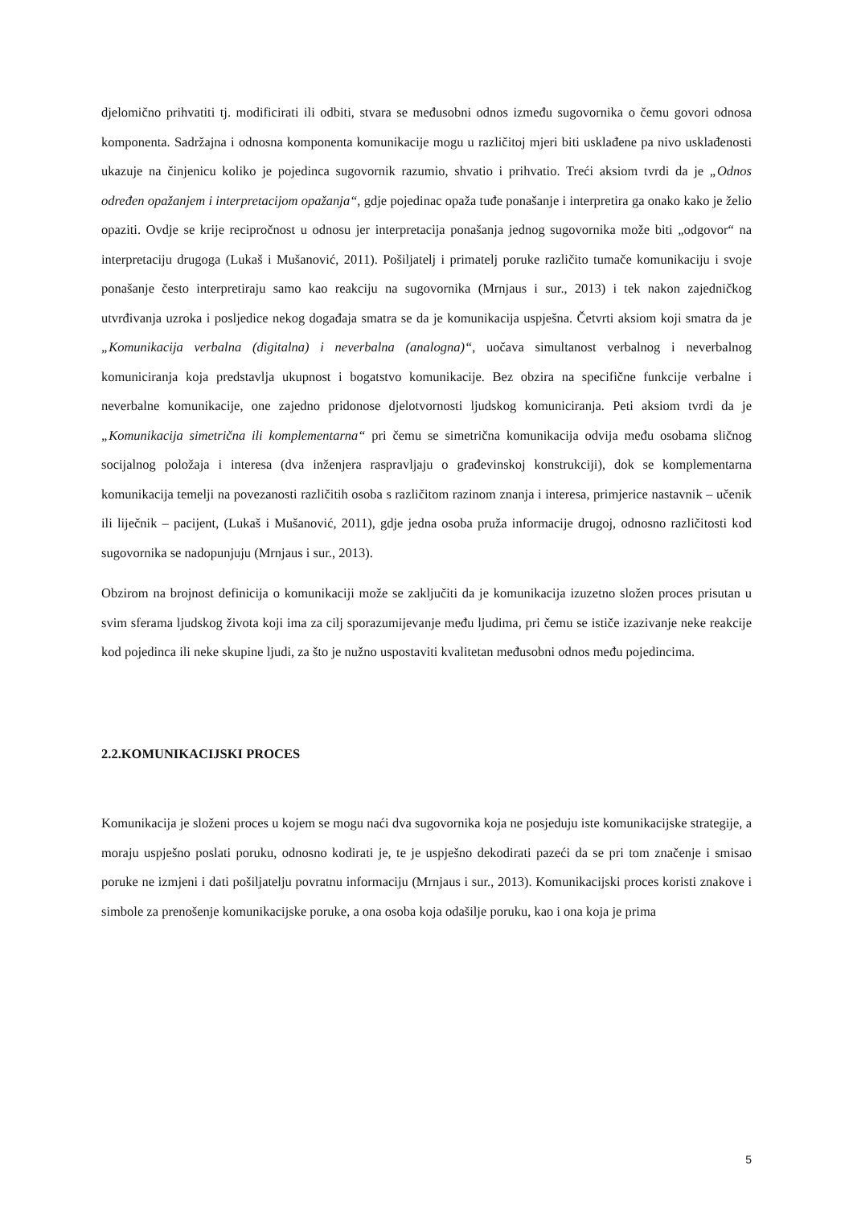djelomično prihvatiti tj. modificirati ili odbiti, stvara se međusobni odnos između sugovornika o čemu govori odnosa komponenta. Sadržajna i odnosna komponenta komunikacije mogu u različitoj mjeri biti usklađene pa nivo usklađenosti ukazuje na činjenicu koliko je pojedinca sugovornik razumio, shvatio i prihvatio. Treći aksiom tvrdi da je „Odnos određen opažanjem i interpretacijom opažanja“, gdje pojedinac opaža tuđe ponašanje i interpretira ga onako kako je želio opaziti. Ovdje se krije recipročnost u odnosu jer interpretacija ponašanja jednog sugovornika može biti „odgovor“ na interpretaciju drugoga (Lukaš i Mušanović, 2011). Pošiljatelj i primatelj poruke različito tumače komunikaciju i svoje ponašanje često interpretiraju samo kao reakciju na sugovornika (Mrnjaus i sur., 2013) i tek nakon zajedničkog utvrđivanja uzroka i posljedice nekog događaja smatra se da je komunikacija uspješna. Četvrti aksiom koji smatra da je „Komunikacija verbalna (digitalna) i neverbalna (analogna)“, uočava simultanost verbalnog i neverbalnog komuniciranja koja predstavlja ukupnost i bogatstvo komunikacije. Bez obzira na specifične funkcije verbalne i neverbalne komunikacije, one zajedno pridonose djelotvornosti ljudskog komuniciranja. Peti aksiom tvrdi da je „Komunikacija simetrična ili komplementarna“ pri čemu se simetrična komunikacija odvija među osobama sličnog socijalnog položaja i interesa (dva inženjera raspravljaju o građevinskoj konstrukciji), dok se komplementarna komunikacija temelji na povezanosti različitih osoba s različitom razinom znanja i interesa, primjerice nastavnik – učenik ili liječnik – pacijent, (Lukaš i Mušanović, 2011), gdje jedna osoba pruža informacije drugoj, odnosno različitosti kod sugovornika se nadopunjuju (Mrnjaus i sur., 2013).
Obzirom na brojnost definicija o komunikaciji može se zaključiti da je komunikacija izuzetno složen proces prisutan u svim sferama ljudskog života koji ima za cilj sporazumijevanje među ljudima, pri čemu se ističe izazivanje neke reakcije kod pojedinca ili neke skupine ljudi, za što je nužno uspostaviti kvalitetan međusobni odnos među pojedincima.
2.2.KOMUNIKACIJSKI PROCES
Komunikacija je složeni proces u kojem se mogu naći dva sugovornika koja ne posjeduju iste komunikacijske strategije, a moraju uspješno poslati poruku, odnosno kodirati je, te je uspješno dekodirati pazeći da se pri tom značenje i smisao poruke ne izmjeni i dati pošiljatelju povratnu informaciju (Mrnjaus i sur., 2013). Komunikacijski proces koristi znakove i simbole za prenošenje komunikacijske poruke, a ona osoba koja odašilje poruku, kao i ona koja je prima
5